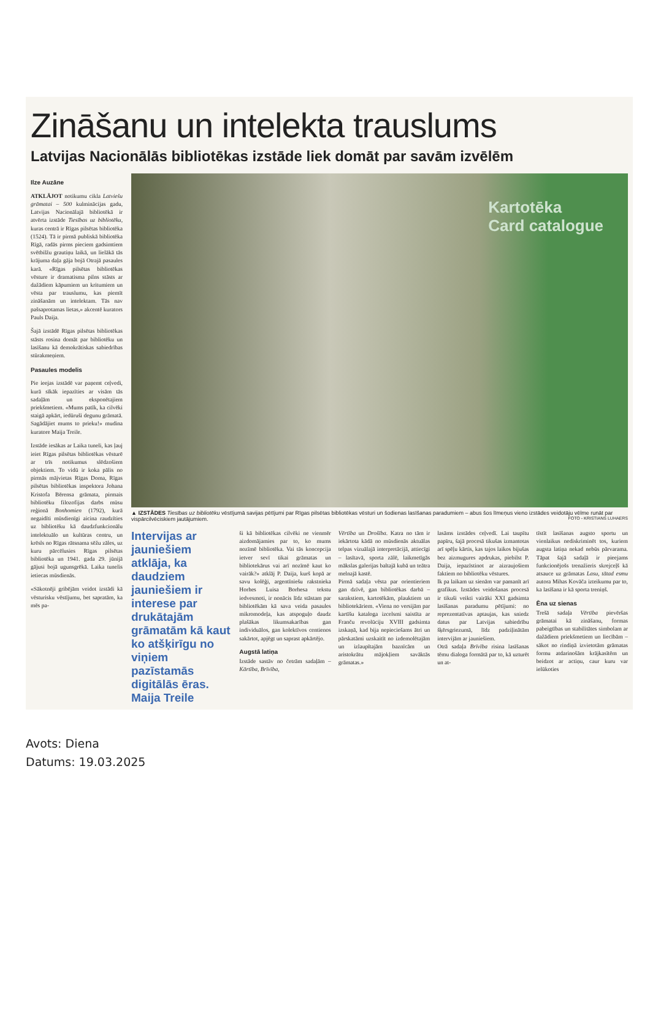Zināšanu un intelekta trauslums
Latvijas Nacionālās bibliotēkas izstāde liek domāt par savām izvēlēm
Ilze Auzāne
ATKLĀJOT notikumu cikla Latviešu grāmatai – 500 kulminācijas gadu, Latvijas Nacionālajā bibliotēkā ir atvērta izstāde Tiesības uz bibliotēku, kuras centrā ir Rīgas pilsētas bibliotēka (1524). Tā ir pirmā publiskā bibliotēka Rīgā, radās pirms pieciem gadsimtiem svētbilžu grautiņu laikā, un lielākā tās krājuma daļa gāja bojā Otrajā pasaules karā. «Rīgas pilsētas bibliotēkas vēsture ir dramatisma pilns stāsts ar dažādiem kāpumiem un kritumiem un vēsta par trauslumu, kas piemīt zināšanām un intelektam. Tās nav pašsaprotamas lietas,» akcentē kurators Pauls Daija.
Šajā izstādē Rīgas pilsētas bibliotēkas stāsts rosina domāt par bibliotēku un lasīšanu kā demokrātiskas sabiedrības stūrakmeņiem.
Pasaules modelis
Pie ieejas izstādē var paņemt ceļvedi, kurā sīkāk iepazīties ar visām tās sadaļām un eksponētajiem priekšmetiem. «Mums patīk, ka cilvēki staigā apkārt, iedūruši degunu grāmatā. Sagādājiet mums to prieku!» mudina kuratore Maija Treile.
Izstāde iesākas ar Laika tuneli, kas ļauj ieiet Rīgas pilsētas bibliotēkas vēsturē ar trīs notikumus slēdzošiem objektiem. To vidū ir koka pālis no pirmās mājvietas Rīgas Doma, Rīgas pilsētas bibliotēkas inspektora Johana Kristofa Bērensa grāmata, pirmais bibliotēku filozofijas darbs mūsu reģionā Bonhomien (1792), kurā negaidīti mūsdienīgi aicina raudzīties uz bibliotēku kā daudzfunkcionālu intelektuālo un kultūras centru, un krēsls no Rīgas rātsnama sēžu zāles, uz kuru pārcēlusies Rīgas pilsētas bibliotēka un 1941. gada 29. jūnijā gājusi bojā ugunsgrēkā. Laika tunelis ietiecas mūsdienās.
«Sākotnēji gribējām veidot izstādi kā vēsturisku vēstījumu, bet sapratām, ka mēs pa-
Kartotēka
Card catalogue
▲ IZSTĀDES Tiesības uz bibliotēku vēstījumā savijas pētījumi par Rīgas pilsētas bibliotēkas vēsturi un šodienas lasīšanas paradumiem – abus šos līmeņus vieno izstādes veidotāju vēlme runāt par vispārcilvēciskiem jautājumiem. FOTO - KRISTIANS LUHAERS
Intervijas ar jauniešiem atklāja, ka daudziem jauniešiem ir interese par drukātajām grāmatām kā kaut ko atšķirīgu no viņiem pazīstamās digitālās ēras.
Maija Treile
ši kā bibliotēkas cilvēki ne vienmēr aizdomājamies par to, ko mums nozīmē bibliotēka. Vai tās koncepcija ietver sevī tikai grāmatas un bibliotekārus vai arī nozīmē kaut ko vairāk?» atklāj P. Daija, kurš kopā ar savu kolēģi, argentīniešu rakstnieka Horhes Luisa Borhesa tekstu iedvesmoti, ir nonācis līdz stāstam par bibliotēkām kā sava veida pasaules mikromodeļa, kas atspoguļo daudz plašākas likumsakarības gan individuālos, gan kolektīvos centienos sakārtot, apjēgt un saprast apkārtējo.
Augstā latiņa
Izstāde sastāv no četrām sadaļām – Kārtība, Brīvība,
Vērtība un Drošība. Katra no tām ir iekārtota kādā no mūsdienās aktuālas telpas vizuālajā interpretācijā, attiecīgi – lasītavā, sporta zālē, laikmetīgās mākslas galerijas baltajā kubā un teātra melnajā kastē.
Pirmā sadaļa vēsta par orientieriem gan dzīvē, gan bibliotēkas darbā – sarakstiem, kartotēkām, plauktiem un bibliotekāriem. «Viena no versijām par kartīšu kataloga izcelsmi saistīta ar Franču revolūciju XVIII gadsimta izskaņā, kad bija nepieciešams ātri un pārskatāmi uzskaitīt no izdemolētajām un izlaupītajām baznīcām un aristokrātu māj­okļiem savāktās grāmatas.»
lasāms izstādes ceļvedī. Lai taupītu papīru, šajā procesā tikušas izmantotas arī spēļu kārtis, kas tajos laikos bijušas bez aizmugures apdrukas, piebilst P. Daija, iepazīstinot ar aizraujošiem faktiem no bibliotēku vēstures.
Ik pa laikam uz sienām var pamanīt arī grafikus. Izstādes veidošanas procesā ir tikuši veikti vairāki XXI gadsimta lasīšanas paradumu pētījumi: no reprezentatīvas aptaujas, kas sniedz datus par Latvijas sabiedrību šķērsgriezumā, līdz padziļinātām intervijām ar jauniešiem.
Otrā sadaļa Brīvība risina lasīšanas tēmu dialoga formātā par to, kā uzturēt un at-
tīstīt lasīšanas augsto sportu un vienlaikus nediskriminēt tos, kuriem augsta latiņa nekad nebūs pārvarama. Tāpat šajā sadaļā ir pieejams funkcionējošs trenažieris skrejceļš kā atsauce uz grāmatas Lasu, tātad esmu autora Mihas Kovāča izteikumu par to, ka lasīšana ir kā sporta treniņš.
Ēna uz sienas
Trešā sadaļa Vērtība pievēršas grāmatai kā zināšanu, formas pabeigtības un stabilitātes simbolam ar dažādiem priekšmetiem un liecībām – sākot no rindiņā izvietotām grāmatas formu atdarinošām krājkasītēm un beidzot ar actiņu, caur kuru var ielūkoties
Avots: Diena
Datums: 19.03.2025